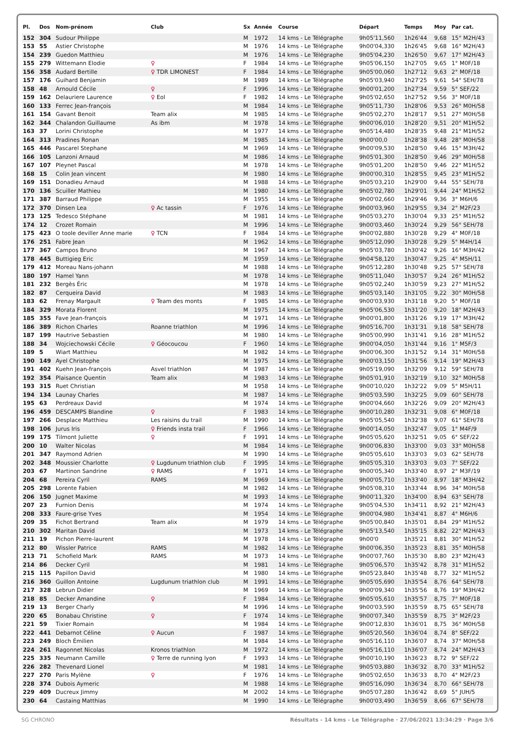| Pl. | Dos | Nom-prénom | Club | Sx | Année | Course | Départ | Temps | Moy | Par cat. |
| --- | --- | --- | --- | --- | --- | --- | --- | --- | --- | --- |
| 152 | 304 | Sudour Philippe | | M | 1972 | 14 kms - Le Télégraphe | 9h05'11,560 | 1h26'44 | 9,68 | 15° M2H/43 |
| 153 | 55 | Astier Christophe | | M | 1976 | 14 kms - Le Télégraphe | 9h00'04,330 | 1h26'45 | 9,68 | 16° M2H/43 |
| 154 | 239 | Guedon Matthieu | | M | 1976 | 14 kms - Le Télégraphe | 9h05'04,230 | 1h26'50 | 9,67 | 17° M2H/43 |
| 155 | 279 | Wittemann Elodie | ♀ | F | 1984 | 14 kms - Le Télégraphe | 9h05'06,150 | 1h27'05 | 9,65 | 1° M0F/18 |
| 156 | 358 | Audard Bertille | ♀ TDR LIMONEST | F | 1984 | 14 kms - Le Télégraphe | 9h05'00,060 | 1h27'12 | 9,63 | 2° M0F/18 |
| 157 | 176 | Guihard Benjamin | | M | 1989 | 14 kms - Le Télégraphe | 9h05'03,940 | 1h27'25 | 9,61 | 54° SEH/78 |
| 158 | 48 | Arnould Cécile | ♀ | F | 1996 | 14 kms - Le Télégraphe | 9h00'01,200 | 1h27'34 | 9,59 | 5° SEF/22 |
| 159 | 162 | Delauriere Laurence | ♀ Eol | F | 1982 | 14 kms - Le Télégraphe | 9h05'02,650 | 1h27'52 | 9,56 | 3° M0F/18 |
| 160 | 133 | Ferrec Jean-françois | | M | 1984 | 14 kms - Le Télégraphe | 9h05'11,730 | 1h28'06 | 9,53 | 26° M0H/58 |
| 161 | 154 | Gavant Benoit | Team alix | M | 1985 | 14 kms - Le Télégraphe | 9h05'02,270 | 1h28'17 | 9,51 | 27° M0H/58 |
| 162 | 344 | Chalandon Guillaume | As ibm | M | 1978 | 14 kms - Le Télégraphe | 9h00'06,010 | 1h28'20 | 9,51 | 20° M1H/52 |
| 163 | 37 | Lorini Christophe | | M | 1977 | 14 kms - Le Télégraphe | 9h05'14,480 | 1h28'35 | 9,48 | 21° M1H/52 |
| 164 | 313 | Pradines Ronan | | M | 1985 | 14 kms - Le Télégraphe | 9h00'00,0 | 1h28'38 | 9,48 | 28° M0H/58 |
| 165 | 446 | Pascarel Stephane | | M | 1969 | 14 kms - Le Télégraphe | 9h00'09,530 | 1h28'50 | 9,46 | 15° M3H/42 |
| 166 | 105 | Lanzoni Arnaud | | M | 1986 | 14 kms - Le Télégraphe | 9h05'01,300 | 1h28'50 | 9,46 | 29° M0H/58 |
| 167 | 107 | Pleynet Pascal | | M | 1978 | 14 kms - Le Télégraphe | 9h05'01,200 | 1h28'50 | 9,46 | 22° M1H/52 |
| 168 | 15 | Colin Jean vincent | | M | 1980 | 14 kms - Le Télégraphe | 9h00'00,310 | 1h28'55 | 9,45 | 23° M1H/52 |
| 169 | 151 | Donadieu Arnaud | | M | 1988 | 14 kms - Le Télégraphe | 9h05'03,210 | 1h29'00 | 9,44 | 55° SEH/78 |
| 170 | 136 | Scuiller Mathieu | | M | 1980 | 14 kms - Le Télégraphe | 9h05'02,780 | 1h29'01 | 9,44 | 24° M1H/52 |
| 171 | 387 | Barraud Philippe | | M | 1955 | 14 kms - Le Télégraphe | 9h00'02,660 | 1h29'46 | 9,36 | 3° M6H/6 |
| 172 | 370 | Dinsen Lea | ♀ Ac tassin | F | 1976 | 14 kms - Le Télégraphe | 9h00'03,960 | 1h29'55 | 9,34 | 2° M2F/23 |
| 173 | 125 | Tedesco Stéphane | | M | 1981 | 14 kms - Le Télégraphe | 9h05'03,270 | 1h30'04 | 9,33 | 25° M1H/52 |
| 174 | 12 | Crozet Romain | | M | 1996 | 14 kms - Le Télégraphe | 9h00'03,460 | 1h30'24 | 9,29 | 56° SEH/78 |
| 175 | 423 | O toole deviller Anne marie | ♀ TCN | F | 1984 | 14 kms - Le Télégraphe | 9h00'02,880 | 1h30'28 | 9,29 | 4° M0F/18 |
| 176 | 251 | Fabre Jean | | M | 1962 | 14 kms - Le Télégraphe | 9h05'12,090 | 1h30'28 | 9,29 | 5° M4H/14 |
| 177 | 367 | Campos Bruno | | M | 1967 | 14 kms - Le Télégraphe | 9h05'03,780 | 1h30'42 | 9,26 | 16° M3H/42 |
| 178 | 445 | Buttigieg Eric | | M | 1959 | 14 kms - Le Télégraphe | 9h04'58,120 | 1h30'47 | 9,25 | 4° M5H/11 |
| 179 | 412 | Moreau Nans-johann | | M | 1988 | 14 kms - Le Télégraphe | 9h05'12,280 | 1h30'48 | 9,25 | 57° SEH/78 |
| 180 | 197 | Hamel Yann | | M | 1978 | 14 kms - Le Télégraphe | 9h05'11,040 | 1h30'57 | 9,24 | 26° M1H/52 |
| 181 | 232 | Bergès Éric | | M | 1978 | 14 kms - Le Télégraphe | 9h05'02,240 | 1h30'59 | 9,23 | 27° M1H/52 |
| 182 | 87 | Cerqueira David | | M | 1983 | 14 kms - Le Télégraphe | 9h05'03,140 | 1h31'05 | 9,22 | 30° M0H/58 |
| 183 | 62 | Frenay Margault | ♀ Team des monts | F | 1985 | 14 kms - Le Télégraphe | 9h00'03,930 | 1h31'18 | 9,20 | 5° M0F/18 |
| 184 | 329 | Morata Florent | | M | 1975 | 14 kms - Le Télégraphe | 9h05'06,530 | 1h31'20 | 9,20 | 18° M2H/43 |
| 185 | 355 | Fave Jean-françois | | M | 1971 | 14 kms - Le Télégraphe | 9h00'01,800 | 1h31'26 | 9,19 | 17° M3H/42 |
| 186 | 389 | Richon Charles | Roanne triathlon | M | 1996 | 14 kms - Le Télégraphe | 9h05'16,700 | 1h31'31 | 9,18 | 58° SEH/78 |
| 187 | 199 | Hautrive Sebastien | | M | 1980 | 14 kms - Le Télégraphe | 9h05'00,990 | 1h31'41 | 9,16 | 28° M1H/52 |
| 188 | 34 | Wojciechowski Cécile | ♀ Géocoucou | F | 1960 | 14 kms - Le Télégraphe | 9h00'04,050 | 1h31'44 | 9,16 | 1° M5F/3 |
| 189 | 5 | Wiart Matthieu | | M | 1982 | 14 kms - Le Télégraphe | 9h00'06,300 | 1h31'52 | 9,14 | 31° M0H/58 |
| 190 | 149 | Ayel Christophe | | M | 1975 | 14 kms - Le Télégraphe | 9h00'03,150 | 1h31'56 | 9,14 | 19° M2H/43 |
| 191 | 402 | Kuehn Jean-françois | Asvel triathlon | M | 1987 | 14 kms - Le Télégraphe | 9h05'19,090 | 1h32'09 | 9,12 | 59° SEH/78 |
| 192 | 354 | Plaisance Quentin | Team alix | M | 1983 | 14 kms - Le Télégraphe | 9h05'01,910 | 1h32'19 | 9,10 | 32° M0H/58 |
| 193 | 315 | Ruet Christian | | M | 1958 | 14 kms - Le Télégraphe | 9h00'10,020 | 1h32'22 | 9,09 | 5° M5H/11 |
| 194 | 134 | Launay Charles | | M | 1987 | 14 kms - Le Télégraphe | 9h05'03,590 | 1h32'25 | 9,09 | 60° SEH/78 |
| 195 | 63 | Perdreaux David | | M | 1974 | 14 kms - Le Télégraphe | 9h00'04,660 | 1h32'26 | 9,09 | 20° M2H/43 |
| 196 | 459 | DESCAMPS Blandine | ♀ | F | 1983 | 14 kms - Le Télégraphe | 9h00'10,280 | 1h32'31 | 9,08 | 6° M0F/18 |
| 197 | 266 | Desplace Matthieu | Les raisins du trail | M | 1990 | 14 kms - Le Télégraphe | 9h05'05,540 | 1h32'38 | 9,07 | 61° SEH/78 |
| 198 | 106 | Jurus Iris | ♀ Friends insta trail | F | 1966 | 14 kms - Le Télégraphe | 9h00'14,050 | 1h32'47 | 9,05 | 1° M4F/9 |
| 199 | 175 | Tilmont Juliette | ♀ | F | 1991 | 14 kms - Le Télégraphe | 9h05'05,620 | 1h32'51 | 9,05 | 6° SEF/22 |
| 200 | 10 | Walter Nicolas | | M | 1984 | 14 kms - Le Télégraphe | 9h00'06,830 | 1h33'00 | 9,03 | 33° M0H/58 |
| 201 | 347 | Raymond Adrien | | M | 1990 | 14 kms - Le Télégraphe | 9h05'05,610 | 1h33'03 | 9,03 | 62° SEH/78 |
| 202 | 348 | Moussier Charlotte | ♀ Lugdunum triathlon club | F | 1995 | 14 kms - Le Télégraphe | 9h05'05,310 | 1h33'03 | 9,03 | 7° SEF/22 |
| 203 | 67 | Martinon Sandrine | ♀ RAMS | F | 1971 | 14 kms - Le Télégraphe | 9h00'05,340 | 1h33'40 | 8,97 | 2° M3F/19 |
| 204 | 68 | Pereira Cyril | RAMS | M | 1969 | 14 kms - Le Télégraphe | 9h00'05,710 | 1h33'40 | 8,97 | 18° M3H/42 |
| 205 | 298 | Lorente Fabien | | M | 1982 | 14 kms - Le Télégraphe | 9h05'08,310 | 1h33'44 | 8,96 | 34° M0H/58 |
| 206 | 150 | Jugnet Maxime | | M | 1993 | 14 kms - Le Télégraphe | 9h00'11,320 | 1h34'00 | 8,94 | 63° SEH/78 |
| 207 | 23 | Furnion Denis | | M | 1974 | 14 kms - Le Télégraphe | 9h05'04,530 | 1h34'11 | 8,92 | 21° M2H/43 |
| 208 | 333 | Faure-grise Yves | | M | 1954 | 14 kms - Le Télégraphe | 9h00'04,980 | 1h34'41 | 8,87 | 4° M6H/6 |
| 209 | 35 | Fichot Bertrand | Team alix | M | 1979 | 14 kms - Le Télégraphe | 9h05'00,840 | 1h35'01 | 8,84 | 29° M1H/52 |
| 210 | 302 | Maritan David | | M | 1973 | 14 kms - Le Télégraphe | 9h05'13,540 | 1h35'15 | 8,82 | 22° M2H/43 |
| 211 | 19 | Pichon Pierre-laurent | | M | 1978 | 14 kms - Le Télégraphe | 9h00'0 | 1h35'21 | 8,81 | 30° M1H/52 |
| 212 | 80 | Wissler Patrice | RAMS | M | 1982 | 14 kms - Le Télégraphe | 9h00'06,350 | 1h35'23 | 8,81 | 35° M0H/58 |
| 213 | 71 | Schofield Mark | RAMS | M | 1973 | 14 kms - Le Télégraphe | 9h00'07,760 | 1h35'30 | 8,80 | 23° M2H/43 |
| 214 | 86 | Decker Cyril | | M | 1981 | 14 kms - Le Télégraphe | 9h05'06,570 | 1h35'42 | 8,78 | 31° M1H/52 |
| 215 | 115 | Papillon David | | M | 1980 | 14 kms - Le Télégraphe | 9h05'23,840 | 1h35'48 | 8,77 | 32° M1H/52 |
| 216 | 360 | Guillon Antoine | Lugdunum triathlon club | M | 1991 | 14 kms - Le Télégraphe | 9h05'05,690 | 1h35'54 | 8,76 | 64° SEH/78 |
| 217 | 328 | Lebrun Didier | | M | 1969 | 14 kms - Le Télégraphe | 9h00'09,340 | 1h35'56 | 8,76 | 19° M3H/42 |
| 218 | 85 | Decker Amandine | ♀ | F | 1984 | 14 kms - Le Télégraphe | 9h05'05,610 | 1h35'57 | 8,75 | 7° M0F/18 |
| 219 | 13 | Berger Charly | | M | 1996 | 14 kms - Le Télégraphe | 9h00'03,590 | 1h35'59 | 8,75 | 65° SEH/78 |
| 220 | 65 | Bonabau Christine | ♀ | F | 1974 | 14 kms - Le Télégraphe | 9h00'07,340 | 1h35'59 | 8,75 | 3° M2F/23 |
| 221 | 59 | Tixier Romain | | M | 1984 | 14 kms - Le Télégraphe | 9h00'12,830 | 1h36'01 | 8,75 | 36° M0H/58 |
| 222 | 441 | Debarnot Céline | ♀ Aucun | F | 1987 | 14 kms - Le Télégraphe | 9h05'20,560 | 1h36'04 | 8,74 | 8° SEF/22 |
| 223 | 249 | Bloch Émilien | | M | 1984 | 14 kms - Le Télégraphe | 9h05'16,110 | 1h36'07 | 8,74 | 37° M0H/58 |
| 224 | 261 | Ragonnet Nicolas | Kronos triathlon | M | 1972 | 14 kms - Le Télégraphe | 9h05'16,110 | 1h36'07 | 8,74 | 24° M2H/43 |
| 225 | 335 | Neumann Camille | ♀ Terre de running lyon | F | 1993 | 14 kms - Le Télégraphe | 9h00'10,190 | 1h36'23 | 8,72 | 9° SEF/22 |
| 226 | 282 | Thevenard Lionel | | M | 1981 | 14 kms - Le Télégraphe | 9h05'03,880 | 1h36'32 | 8,70 | 33° M1H/52 |
| 227 | 270 | Paris Mylène | ♀ | F | 1976 | 14 kms - Le Télégraphe | 9h05'02,650 | 1h36'33 | 8,70 | 4° M2F/23 |
| 228 | 374 | Dubois Aymeric | | M | 1988 | 14 kms - Le Télégraphe | 9h05'16,090 | 1h36'34 | 8,70 | 66° SEH/78 |
| 229 | 409 | Ducreux Jimmy | | M | 2002 | 14 kms - Le Télégraphe | 9h05'07,280 | 1h36'42 | 8,69 | 5° JUH/5 |
| 230 | 64 | Castaing Matthias | | M | 1990 | 14 kms - Le Télégraphe | 9h00'03,490 | 1h36'59 | 8,66 | 67° SEH/78 |
SG CHRONO Résultats - 14 kms - Le Télégraphe · 27/06/2021 13:34:29 · Page 3/6